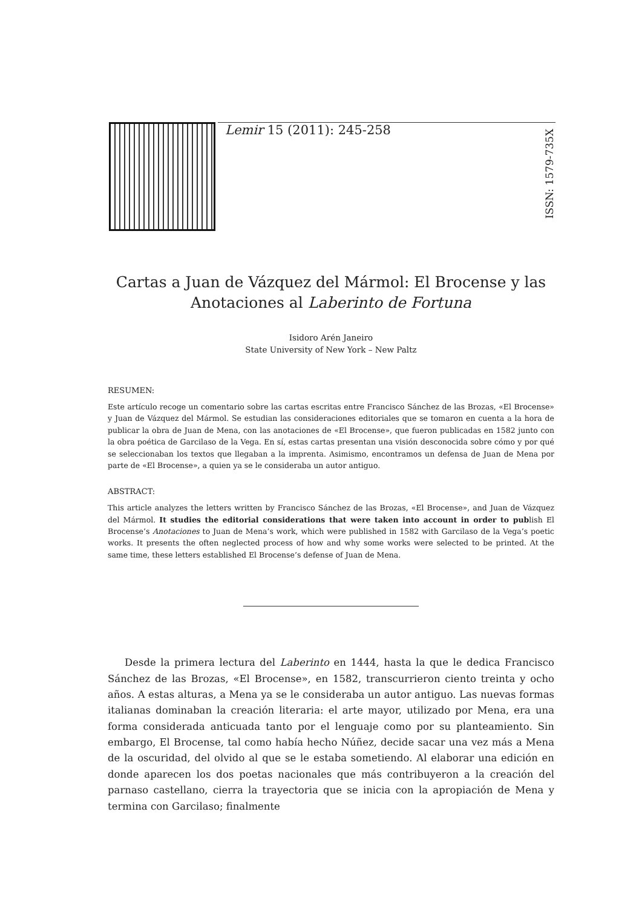Lemir 15 (2011): 245-258
ISSN: 1579-735X
Cartas a Juan de Vázquez del Mármol: El Brocense y las Anotaciones al Laberinto de Fortuna
Isidoro Arén Janeiro
State University of New York – New Paltz
RESUMEN:
Este artículo recoge un comentario sobre las cartas escritas entre Francisco Sánchez de las Brozas, «El Brocense» y Juan de Vázquez del Mármol. Se estudian las consideraciones editoriales que se tomaron en cuenta a la hora de publicar la obra de Juan de Mena, con las anotaciones de «El Brocense», que fueron publicadas en 1582 junto con la obra poética de Garcilaso de la Vega. En sí, estas cartas presentan una visión desconocida sobre cómo y por qué se seleccionaban los textos que llegaban a la imprenta. Asimismo, encontramos un defensa de Juan de Mena por parte de «El Brocense», a quien ya se le consideraba un autor antiguo.
ABSTRACT:
This article analyzes the letters written by Francisco Sánchez de las Brozas, «El Brocense», and Juan de Vázquez del Mármol. It studies the editorial considerations that were taken into account in order to publish El Brocense’s Anotaciones to Juan de Mena’s work, which were published in 1582 with Garcilaso de la Vega’s poetic works. It presents the often neglected process of how and why some works were selected to be printed. At the same time, these letters established El Brocense’s defense of Juan de Mena.
Desde la primera lectura del Laberinto en 1444, hasta la que le dedica Francisco Sánchez de las Brozas, «El Brocense», en 1582, transcurrieron ciento treinta y ocho años. A estas alturas, a Mena ya se le consideraba un autor antiguo. Las nuevas formas italianas dominaban la creación literaria: el arte mayor, utilizado por Mena, era una forma considerada anticuada tanto por el lenguaje como por su planteamiento. Sin embargo, El Brocense, tal como había hecho Núñez, decide sacar una vez más a Mena de la oscuridad, del olvido al que se le estaba sometiendo. Al elaborar una edición en donde aparecen los dos poetas nacionales que más contribuyeron a la creación del parnaso castellano, cierra la trayectoria que se inicia con la apropiación de Mena y termina con Garcilaso; finalmente